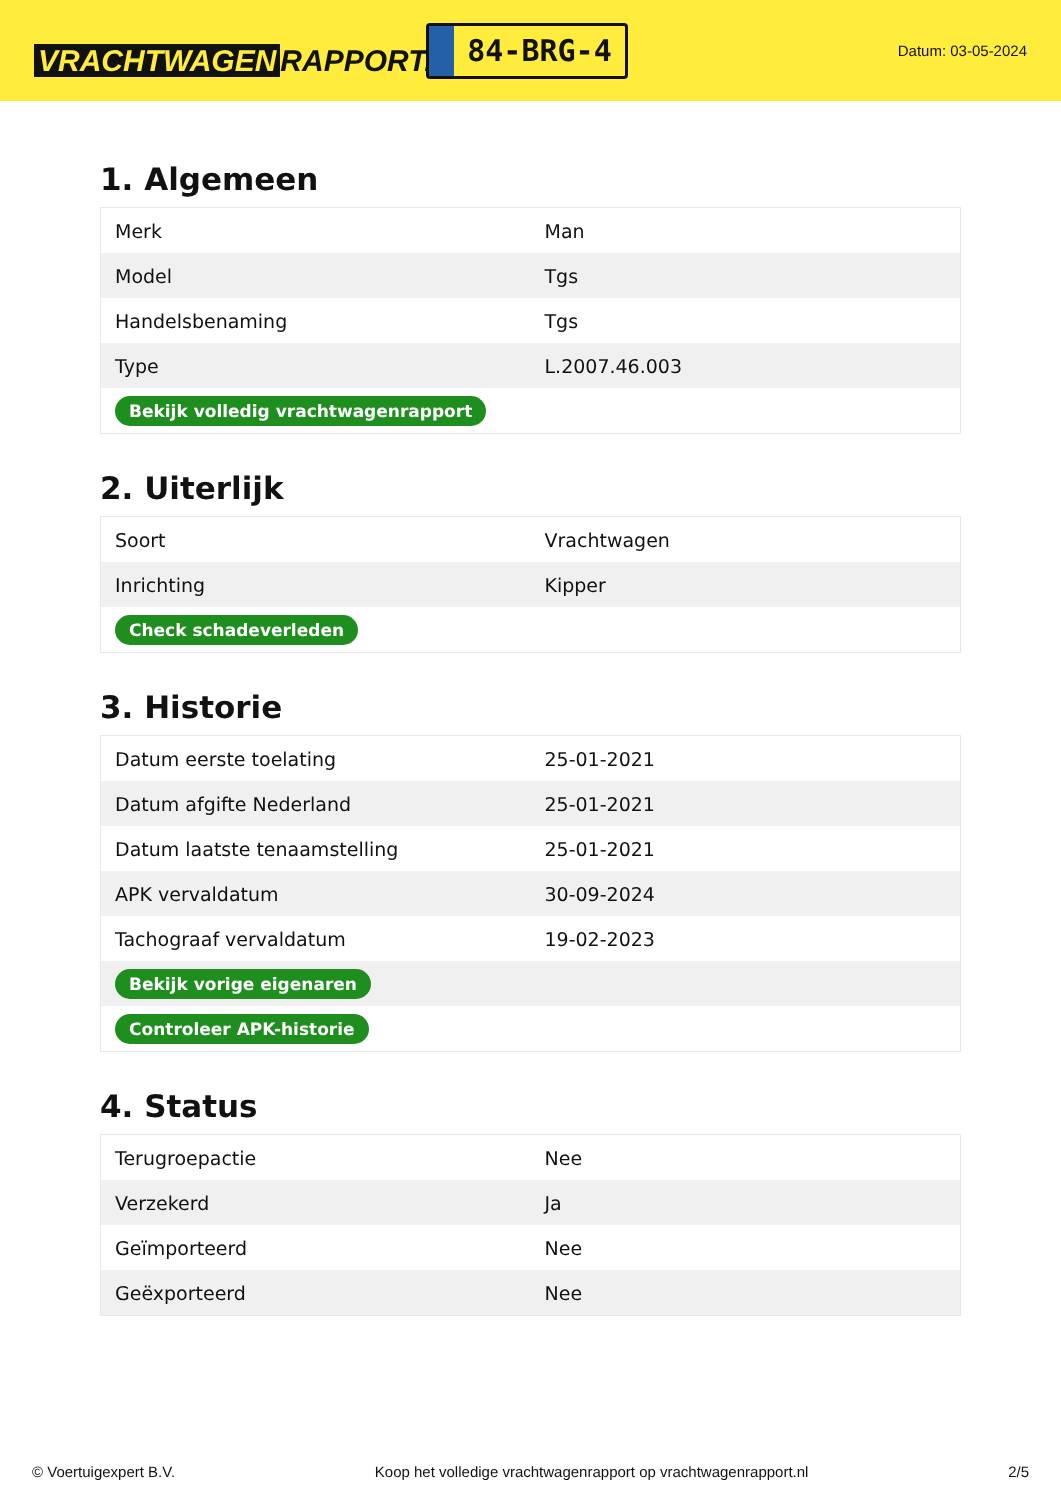VRACHTWAGEN RAPPORT.NL
84-BRG-4
Datum: 03-05-2024
1. Algemeen
| Merk | Man |
| Model | Tgs |
| Handelsbenaming | Tgs |
| Type | L.2007.46.003 |
| Bekijk volledig vrachtwagenrapport | |
2. Uiterlijk
| Soort | Vrachtwagen |
| Inrichting | Kipper |
| Check schadeverleden | |
3. Historie
| Datum eerste toelating | 25-01-2021 |
| Datum afgifte Nederland | 25-01-2021 |
| Datum laatste tenaamstelling | 25-01-2021 |
| APK vervaldatum | 30-09-2024 |
| Tachograaf vervaldatum | 19-02-2023 |
| Bekijk vorige eigenaren | |
| Controleer APK-historie | |
4. Status
| Terugroepactie | Nee |
| Verzekerd | Ja |
| Geïmporteerd | Nee |
| Geëxporteerd | Nee |
© Voertuigexpert B.V. Koop het volledige vrachtwagenrapport op vrachtwagenrapport.nl 2/5